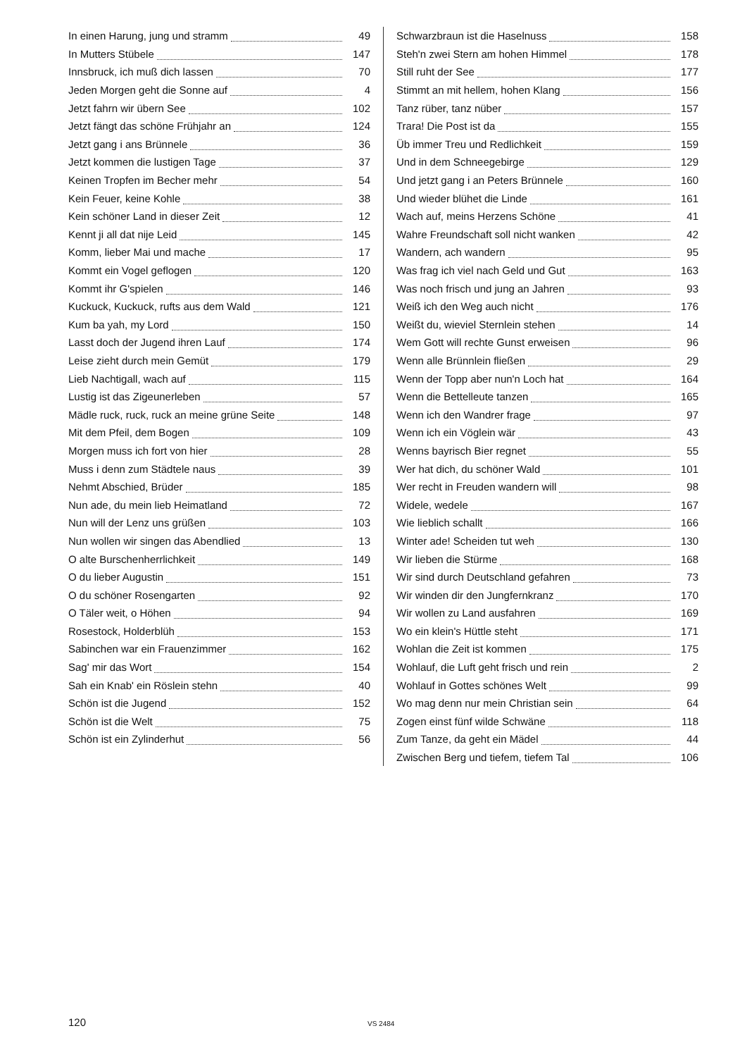In einen Harung, jung und stramm 49
In Mutters Stübele 147
Innsbruck, ich muß dich lassen 70
Jeden Morgen geht die Sonne auf 4
Jetzt fahrn wir übern See 102
Jetzt fängt das schöne Frühjahr an 124
Jetzt gang i ans Brünnele 36
Jetzt kommen die lustigen Tage 37
Keinen Tropfen im Becher mehr 54
Kein Feuer, keine Kohle 38
Kein schöner Land in dieser Zeit 12
Kennt ji all dat nije Leid 145
Komm, lieber Mai und mache 17
Kommt ein Vogel geflogen 120
Kommt ihr G'spielen 146
Kuckuck, Kuckuck, rufts aus dem Wald 121
Kum ba yah, my Lord 150
Lasst doch der Jugend ihren Lauf 174
Leise zieht durch mein Gemüt 179
Lieb Nachtigall, wach auf 115
Lustig ist das Zigeunerleben 57
Mädle ruck, ruck, ruck an meine grüne Seite 148
Mit dem Pfeil, dem Bogen 109
Morgen muss ich fort von hier 28
Muss i denn zum Städtele naus 39
Nehmt Abschied, Brüder 185
Nun ade, du mein lieb Heimatland 72
Nun will der Lenz uns grüßen 103
Nun wollen wir singen das Abendlied 13
O alte Burschenherrlichkeit 149
O du lieber Augustin 151
O du schöner Rosengarten 92
O Täler weit, o Höhen 94
Rosestock, Holderblüh 153
Sabinchen war ein Frauenzimmer 162
Sag' mir das Wort 154
Sah ein Knab' ein Röslein stehn 40
Schön ist die Jugend 152
Schön ist die Welt 75
Schön ist ein Zylinderhut 56
Schwarzbraun ist die Haselnuss 158
Steh'n zwei Stern am hohen Himmel 178
Still ruht der See 177
Stimmt an mit hellem, hohen Klang 156
Tanz rüber, tanz nüber 157
Trara! Die Post ist da 155
Üb immer Treu und Redlichkeit 159
Und in dem Schneegebirge 129
Und jetzt gang i an Peters Brünnele 160
Und wieder blühet die Linde 161
Wach auf, meins Herzens Schöne 41
Wahre Freundschaft soll nicht wanken 42
Wandern, ach wandern 95
Was frag ich viel nach Geld und Gut 163
Was noch frisch und jung an Jahren 93
Weiß ich den Weg auch nicht 176
Weißt du, wieviel Sternlein stehen 14
Wem Gott will rechte Gunst erweisen 96
Wenn alle Brünnlein fließen 29
Wenn der Topp aber nun'n Loch hat 164
Wenn die Bettelleute tanzen 165
Wenn ich den Wandrer frage 97
Wenn ich ein Vöglein wär 43
Wenns bayrisch Bier regnet 55
Wer hat dich, du schöner Wald 101
Wer recht in Freuden wandern will 98
Widele, wedele 167
Wie lieblich schallt 166
Winter ade! Scheiden tut weh 130
Wir lieben die Stürme 168
Wir sind durch Deutschland gefahren 73
Wir winden dir den Jungfernkranz 170
Wir wollen zu Land ausfahren 169
Wo ein klein's Hüttle steht 171
Wohlan die Zeit ist kommen 175
Wohlauf, die Luft geht frisch und rein 2
Wohlauf in Gottes schönes Welt 99
Wo mag denn nur mein Christian sein 64
Zogen einst fünf wilde Schwäne 118
Zum Tanze, da geht ein Mädel 44
Zwischen Berg und tiefem, tiefem Tal 106
120 VS 2484